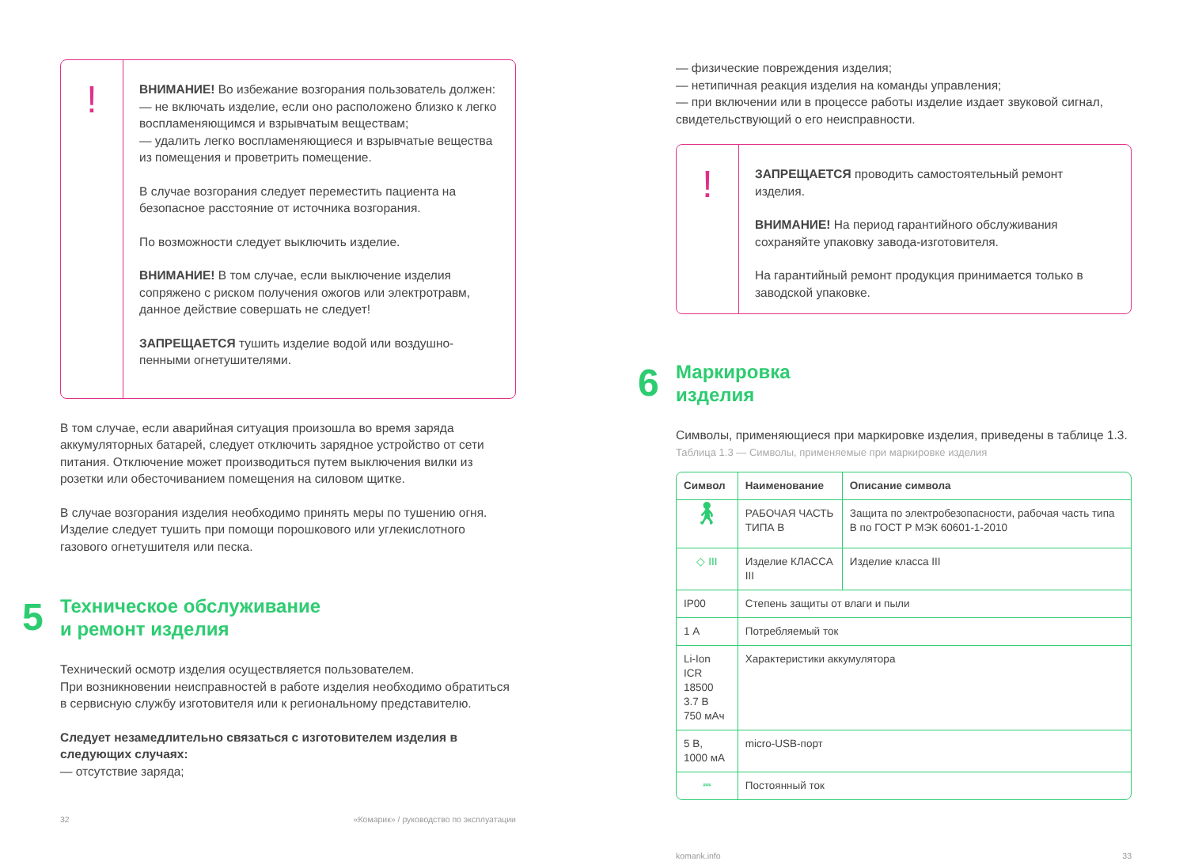!
ВНИМАНИЕ! Во избежание возгорания пользователь должен:
— не включать изделие, если оно расположено близко к легко воспламеняющимся и взрывчатым веществам;
— удалить легко воспламеняющиеся и взрывчатые вещества из помещения и проветрить помещение.
В случае возгорания следует переместить пациента на безопасное расстояние от источника возгорания.
По возможности следует выключить изделие.
ВНИМАНИЕ! В том случае, если выключение изделия сопряжено с риском получения ожогов или электротравм, данное действие совершать не следует!
ЗАПРЕЩАЕТСЯ тушить изделие водой или воздушно-пенными огнетушителями.
В том случае, если аварийная ситуация произошла во время заряда аккумуляторных батарей, следует отключить зарядное устройство от сети питания. Отключение может производиться путем выключения вилки из розетки или обесточиванием помещения на силовом щитке.
В случае возгорания изделия необходимо принять меры по тушению огня. Изделие следует тушить при помощи порошкового или углекислотного газового огнетушителя или песка.
5 Техническое обслуживание
и ремонт изделия
Технический осмотр изделия осуществляется пользователем.
При возникновении неисправностей в работе изделия необходимо обратиться в сервисную службу изготовителя или к региональному представителю.
Следует незамедлительно связаться с изготовителем изделия в следующих случаях:
— отсутствие заряда;
32 «Комарик» / руководство по эксплуатации
— физические повреждения изделия;
— нетипичная реакция изделия на команды управления;
— при включении или в процессе работы изделие издает звуковой сигнал, свидетельствующий о его неисправности.
!
ЗАПРЕЩАЕТСЯ проводить самостоятельный ремонт изделия.
ВНИМАНИЕ! На период гарантийного обслуживания сохраняйте упаковку завода-изготовителя.
На гарантийный ремонт продукция принимается только в заводской упаковке.
6 Маркировка
изделия
Символы, применяющиеся при маркировке изделия, приведены в таблице 1.3.
Таблица 1.3 — Символы, применяемые при маркировке изделия
| Символ | Наименование | Описание символа |
| --- | --- | --- |
| 🚶︎ | РАБОЧАЯ ЧАСТЬ ТИПА В | Защита по электробезопасности, рабочая часть типа В по ГОСТ Р МЭК 60601-1-2010 |
| ◇ III | Изделие КЛАССА III | Изделие класса III |
| IP00 | Степень защиты от влаги и пыли | |
| 1 А | Потребляемый ток | |
| Li-Ion ICR 18500 3.7 В 750 мАч | Характеристики аккумулятора | |
| 5 В, 1000 мА | micro-USB-порт | |
| ⎓ | Постоянный ток | |
komarik.info 33